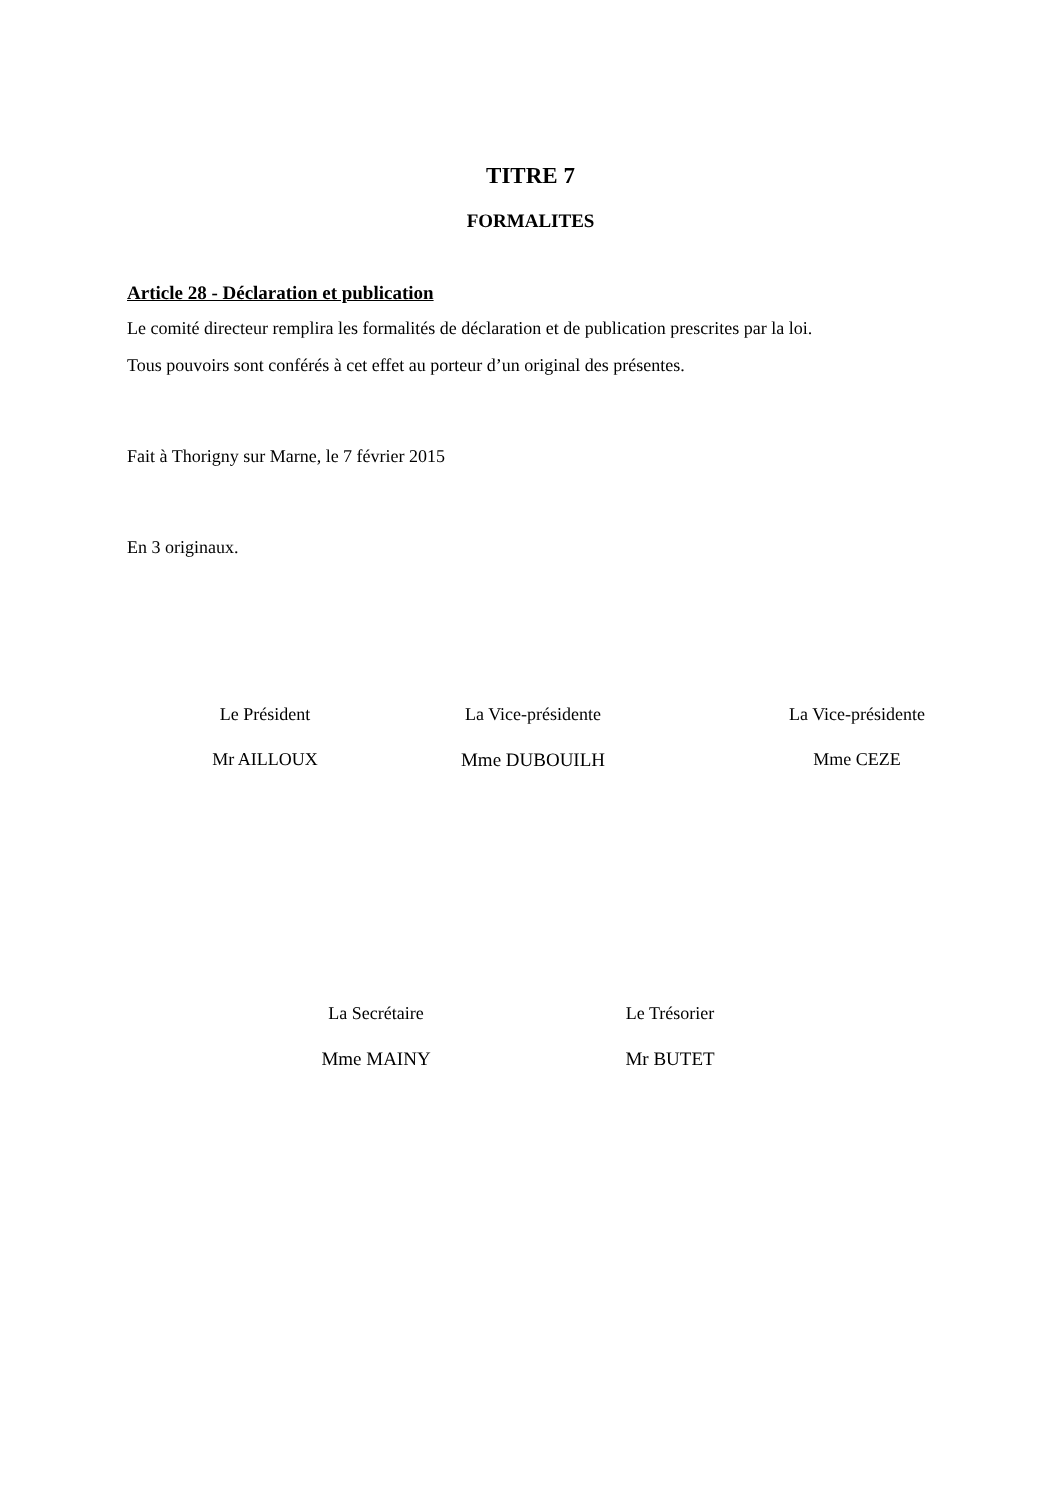TITRE 7
FORMALITES
Article 28 - Déclaration et publication
Le comité directeur remplira les formalités de déclaration et de publication prescrites par la loi.
Tous pouvoirs sont conférés à cet effet au porteur d’un original des présentes.
Fait à Thorigny sur Marne, le 7 février 2015
En 3 originaux.
Le Président
Mr AILLOUX
La Vice-présidente
Mme DUBOUILH
La Vice-présidente
Mme CEZE
La Secrétaire
Mme MAINY
Le Trésorier
Mr BUTET